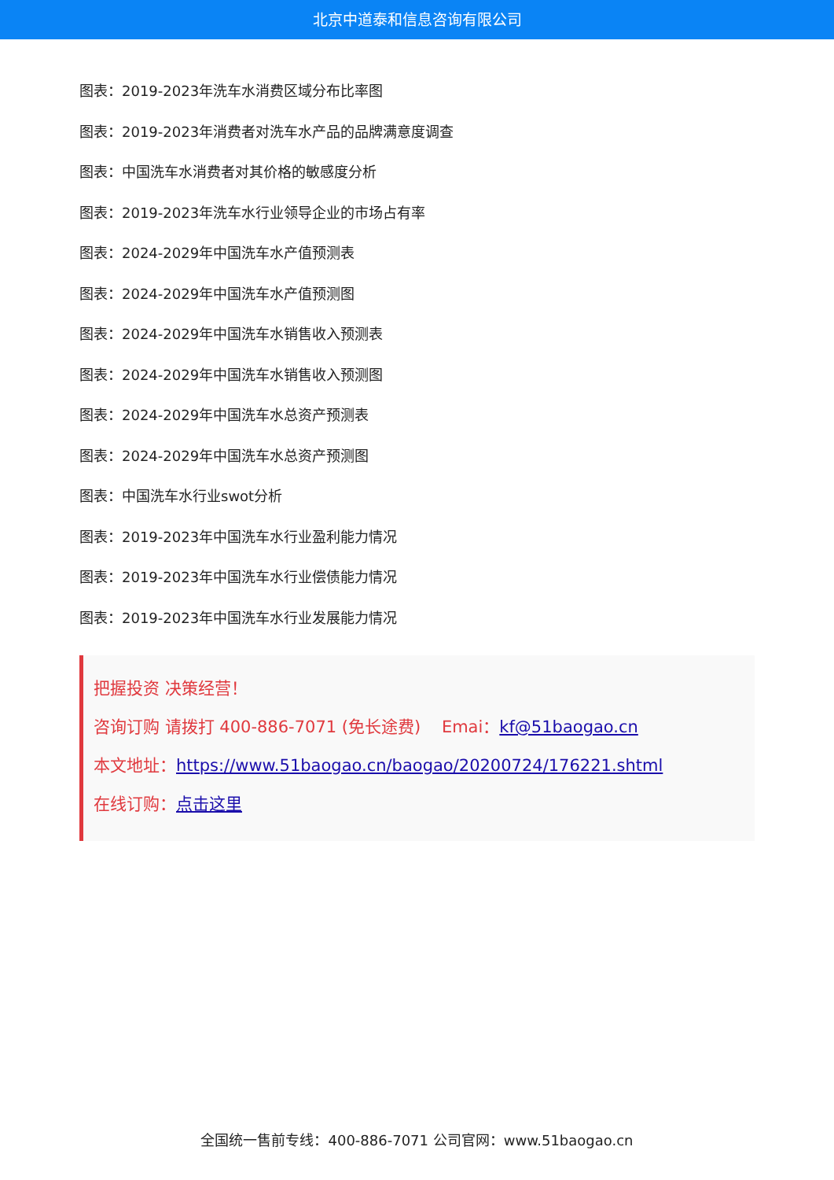北京中道泰和信息咨询有限公司
图表：2019-2023年洗车水消费区域分布比率图
图表：2019-2023年消费者对洗车水产品的品牌满意度调查
图表：中国洗车水消费者对其价格的敏感度分析
图表：2019-2023年洗车水行业领导企业的市场占有率
图表：2024-2029年中国洗车水产值预测表
图表：2024-2029年中国洗车水产值预测图
图表：2024-2029年中国洗车水销售收入预测表
图表：2024-2029年中国洗车水销售收入预测图
图表：2024-2029年中国洗车水总资产预测表
图表：2024-2029年中国洗车水总资产预测图
图表：中国洗车水行业swot分析
图表：2019-2023年中国洗车水行业盈利能力情况
图表：2019-2023年中国洗车水行业偿债能力情况
图表：2019-2023年中国洗车水行业发展能力情况
把握投资 决策经营！
咨询订购 请拨打 400-886-7071 (免长途费) Emai：kf@51baogao.cn
本文地址：https://www.51baogao.cn/baogao/20200724/176221.shtml
在线订购：点击这里
全国统一售前专线：400-886-7071 公司官网：www.51baogao.cn